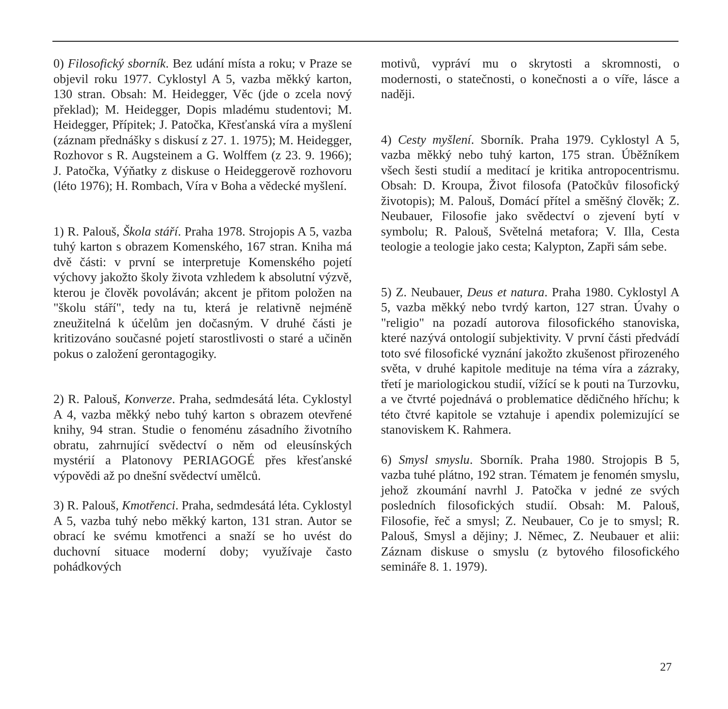0) Filosofický sborník. Bez udání místa a roku; v Praze se objevil roku 1977. Cyklostyl A 5, vazba měkký karton, 130 stran. Obsah: M. Heidegger, Věc (jde o zcela nový překlad); M. Heidegger, Dopis mladému studentovi; M. Heidegger, Přípitek; J. Patočka, Křesťanská víra a myšlení (záznam přednášky s diskusí z 27. 1. 1975); M. Heidegger, Rozhovor s R. Augsteinem a G. Wolffem (z 23. 9. 1966); J. Patočka, Výňatky z diskuse o Heideggerově rozhovoru (léto 1976); H. Rombach, Víra v Boha a vědecké myšlení.
1) R. Palouš, Škola stáří. Praha 1978. Strojopis A 5, vazba tuhý karton s obrazem Komenského, 167 stran. Kniha má dvě části: v první se interpretuje Komenského pojetí výchovy jakožto školy života vzhledem k absolutní výzvě, kterou je člověk povoláván; akcent je přitom položen na "školu stáří", tedy na tu, která je relativně nejméně zneužitelná k účelům jen dočasným. V druhé části je kritizováno současné pojetí starostlivosti o staré a učiněn pokus o založení gerontagogiky.
2) R. Palouš, Konverze. Praha, sedmdesátá léta. Cyklostyl A 4, vazba měkký nebo tuhý karton s obrazem otevřené knihy, 94 stran. Studie o fenoménu zásadního životního obratu, zahrnující svědectví o něm od eleusínských mystérií a Platonovy PERIAGOGÉ přes křesťanské výpovědi až po dnešní svědectví umělců.
3) R. Palouš, Kmotřenci. Praha, sedmdesátá léta. Cyklostyl A 5, vazba tuhý nebo měkký karton, 131 stran. Autor se obrací ke svému kmotřenci a snaží se ho uvést do duchovní situace moderní doby; využívaje často pohádkových
motivů, vypráví mu o skrytosti a skromnosti, o modernosti, o statečnosti, o konečnosti a o víře, lásce a naději.
4) Cesty myšlení. Sborník. Praha 1979. Cyklostyl A 5, vazba měkký nebo tuhý karton, 175 stran. Úběžníkem všech šesti studií a meditací je kritika antropocentrismu. Obsah: D. Kroupa, Život filosofa (Patočkův filosofický životopis); M. Palouš, Domácí přítel a směšný člověk; Z. Neubauer, Filosofie jako svědectví o zjevení bytí v symbolu; R. Palouš, Světelná metafora; V. Illa, Cesta teologie a teologie jako cesta; Kalypton, Zapři sám sebe.
5) Z. Neubauer, Deus et natura. Praha 1980. Cyklostyl A 5, vazba měkký nebo tvrdý karton, 127 stran. Úvahy o "religio" na pozadí autorova filosofického stanoviska, které nazývá ontologií subjektivity. V první části předvádí toto své filosofické vyznání jakožto zkušenost přirozeného světa, v druhé kapitole medituje na téma víra a zázraky, třetí je mariologickou studií, vížící se k pouti na Turzovku, a ve čtvrté pojednává o problematice dědičného hříchu; k této čtvré kapitole se vztahuje i apendix polemizující se stanoviskem K. Rahmera.
6) Smysl smyslu. Sborník. Praha 1980. Strojopis B 5, vazba tuhé plátno, 192 stran. Tématem je fenomén smyslu, jehož zkoumání navrhl J. Patočka v jedné ze svých posledních filosofických studií. Obsah: M. Palouš, Filosofie, řeč a smysl; Z. Neubauer, Co je to smysl; R. Palouš, Smysl a dějiny; J. Němec, Z. Neubauer et alii: Záznam diskuse o smyslu (z bytového filosofického semináře 8. 1. 1979).
27